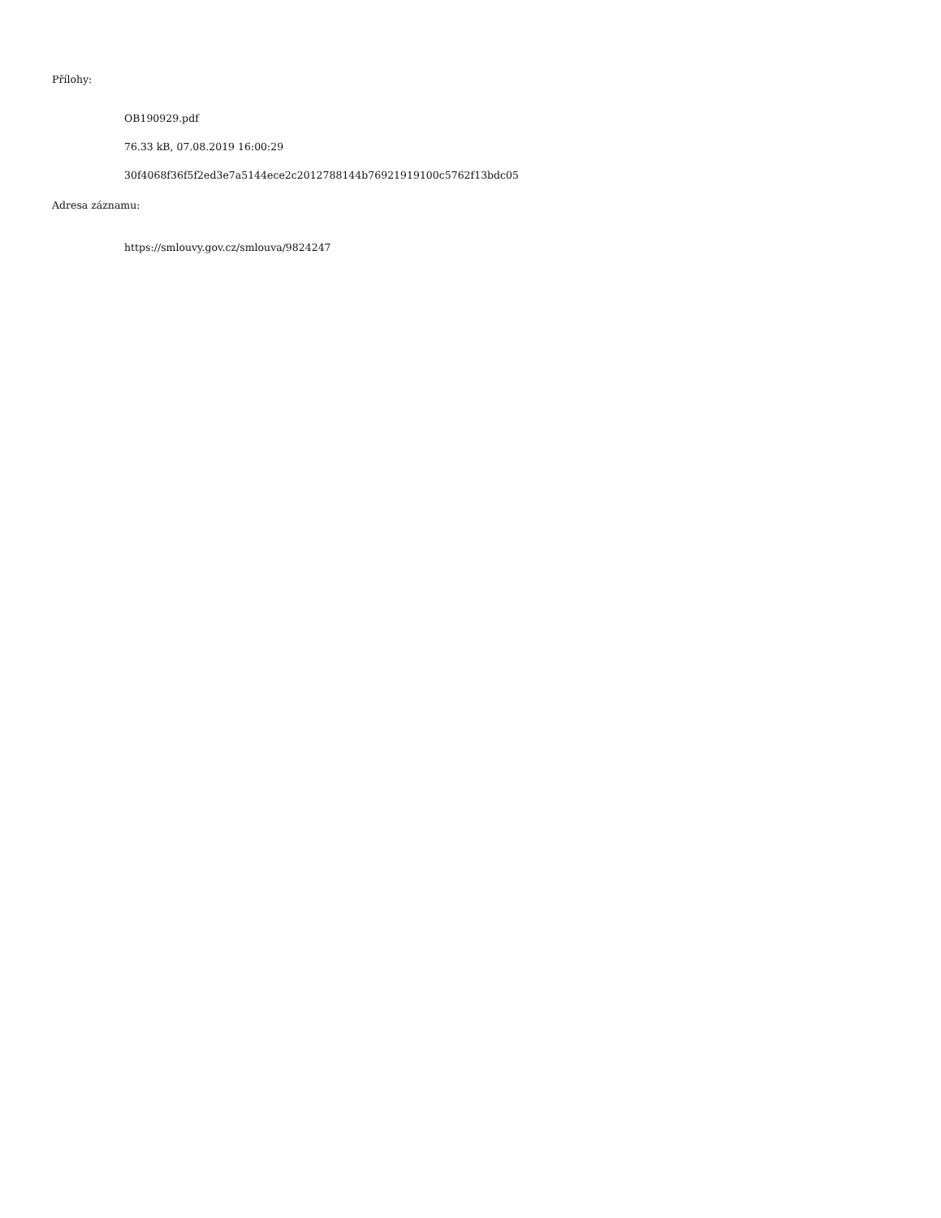Přílohy:
OB190929.pdf
76.33 kB, 07.08.2019 16:00:29
30f4068f36f5f2ed3e7a5144ece2c2012788144b76921919100c5762f13bdc05
Adresa záznamu:
https://smlouvy.gov.cz/smlouva/9824247